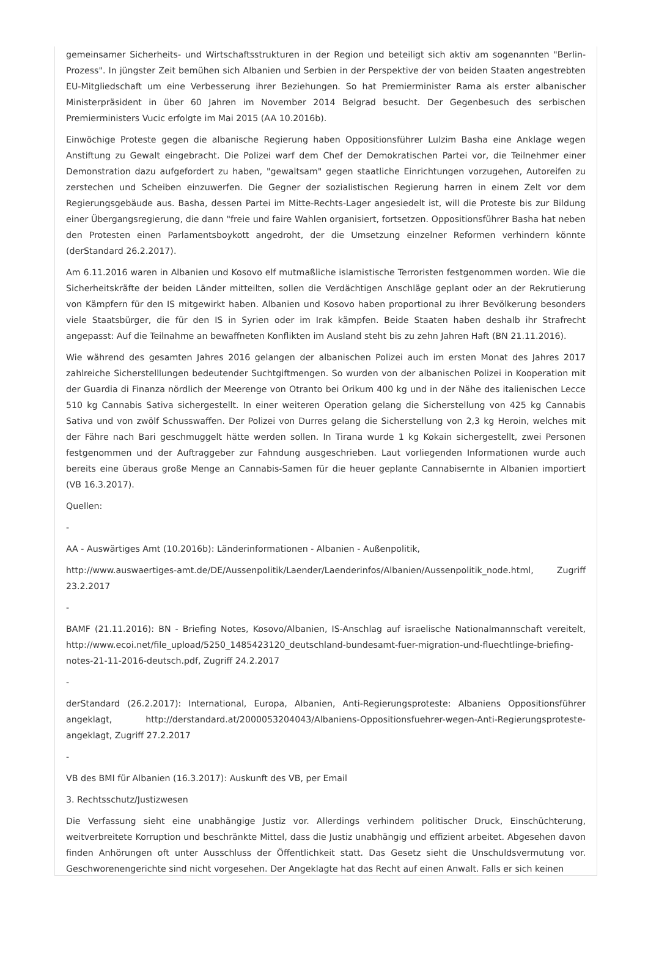gemeinsamer Sicherheits- und Wirtschaftsstrukturen in der Region und beteiligt sich aktiv am sogenannten "Berlin-Prozess". In jüngster Zeit bemühen sich Albanien und Serbien in der Perspektive der von beiden Staaten angestrebten EU-Mitgliedschaft um eine Verbesserung ihrer Beziehungen. So hat Premierminister Rama als erster albanischer Ministerpräsident in über 60 Jahren im November 2014 Belgrad besucht. Der Gegenbesuch des serbischen Premierministers Vucic erfolgte im Mai 2015 (AA 10.2016b).
Einwöchige Proteste gegen die albanische Regierung haben Oppositionsführer Lulzim Basha eine Anklage wegen Anstiftung zu Gewalt eingebracht. Die Polizei warf dem Chef der Demokratischen Partei vor, die Teilnehmer einer Demonstration dazu aufgefordert zu haben, "gewaltsam" gegen staatliche Einrichtungen vorzugehen, Autoreifen zu zerstechen und Scheiben einzuwerfen. Die Gegner der sozialistischen Regierung harren in einem Zelt vor dem Regierungsgebäude aus. Basha, dessen Partei im Mitte-Rechts-Lager angesiedelt ist, will die Proteste bis zur Bildung einer Übergangsregierung, die dann "freie und faire Wahlen organisiert, fortsetzen. Oppositionsführer Basha hat neben den Protesten einen Parlamentsboykott angedroht, der die Umsetzung einzelner Reformen verhindern könnte (derStandard 26.2.2017).
Am 6.11.2016 waren in Albanien und Kosovo elf mutmaßliche islamistische Terroristen festgenommen worden. Wie die Sicherheitskräfte der beiden Länder mitteilten, sollen die Verdächtigen Anschläge geplant oder an der Rekrutierung von Kämpfern für den IS mitgewirkt haben. Albanien und Kosovo haben proportional zu ihrer Bevölkerung besonders viele Staatsbürger, die für den IS in Syrien oder im Irak kämpfen. Beide Staaten haben deshalb ihr Strafrecht angepasst: Auf die Teilnahme an bewaffneten Konflikten im Ausland steht bis zu zehn Jahren Haft (BN 21.11.2016).
Wie während des gesamten Jahres 2016 gelangen der albanischen Polizei auch im ersten Monat des Jahres 2017 zahlreiche Sicherstelllungen bedeutender Suchtgiftmengen. So wurden von der albanischen Polizei in Kooperation mit der Guardia di Finanza nördlich der Meerenge von Otranto bei Orikum 400 kg und in der Nähe des italienischen Lecce 510 kg Cannabis Sativa sichergestellt. In einer weiteren Operation gelang die Sicherstellung von 425 kg Cannabis Sativa und von zwölf Schusswaffen. Der Polizei von Durres gelang die Sicherstellung von 2,3 kg Heroin, welches mit der Fähre nach Bari geschmuggelt hätte werden sollen. In Tirana wurde 1 kg Kokain sichergestellt, zwei Personen festgenommen und der Auftraggeber zur Fahndung ausgeschrieben. Laut vorliegenden Informationen wurde auch bereits eine überaus große Menge an Cannabis-Samen für die heuer geplante Cannabisernte in Albanien importiert (VB 16.3.2017).
Quellen:
-
AA - Auswärtiges Amt (10.2016b): Länderinformationen - Albanien - Außenpolitik,
http://www.auswaertiges-amt.de/DE/Aussenpolitik/Laender/Laenderinfos/Albanien/Aussenpolitik_node.html, Zugriff 23.2.2017
-
BAMF (21.11.2016): BN - Briefing Notes, Kosovo/Albanien, IS-Anschlag auf israelische Nationalmannschaft vereitelt, http://www.ecoi.net/file_upload/5250_1485423120_deutschland-bundesamt-fuer-migration-und-fluechtlinge-briefing-notes-21-11-2016-deutsch.pdf, Zugriff 24.2.2017
-
derStandard (26.2.2017): International, Europa, Albanien, Anti-Regierungsproteste: Albaniens Oppositionsführer angeklagt, http://derstandard.at/2000053204043/Albaniens-Oppositionsfuehrer-wegen-Anti-Regierungsproteste-angeklagt, Zugriff 27.2.2017
-
VB des BMI für Albanien (16.3.2017): Auskunft des VB, per Email
3. Rechtsschutz/Justizwesen
Die Verfassung sieht eine unabhängige Justiz vor. Allerdings verhindern politischer Druck, Einschüchterung, weitverbreitete Korruption und beschränkte Mittel, dass die Justiz unabhängig und effizient arbeitet. Abgesehen davon finden Anhörungen oft unter Ausschluss der Öffentlichkeit statt. Das Gesetz sieht die Unschuldsvermutung vor. Geschworenengerichte sind nicht vorgesehen. Der Angeklagte hat das Recht auf einen Anwalt. Falls er sich keinen